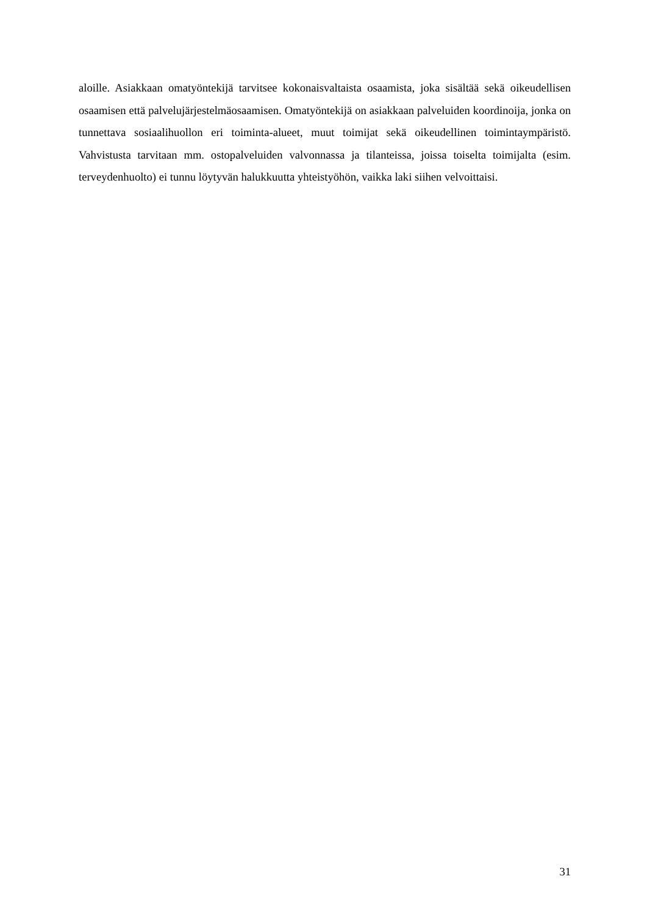aloille. Asiakkaan omatyöntekijä tarvitsee kokonaisvaltaista osaamista, joka sisältää sekä oikeudellisen osaamisen että palvelujärjestelmäosaamisen. Omatyöntekijä on asiakkaan palveluiden koordinoija, jonka on tunnettava sosiaalihuollon eri toiminta-alueet, muut toimijat sekä oikeudellinen toimintaympäristö. Vahvistusta tarvitaan mm. ostopalveluiden valvonnassa ja tilanteissa, joissa toiselta toimijalta (esim. terveydenhuolto) ei tunnu löytyvän halukkuutta yhteistyöhön, vaikka laki siihen velvoittaisi.
31